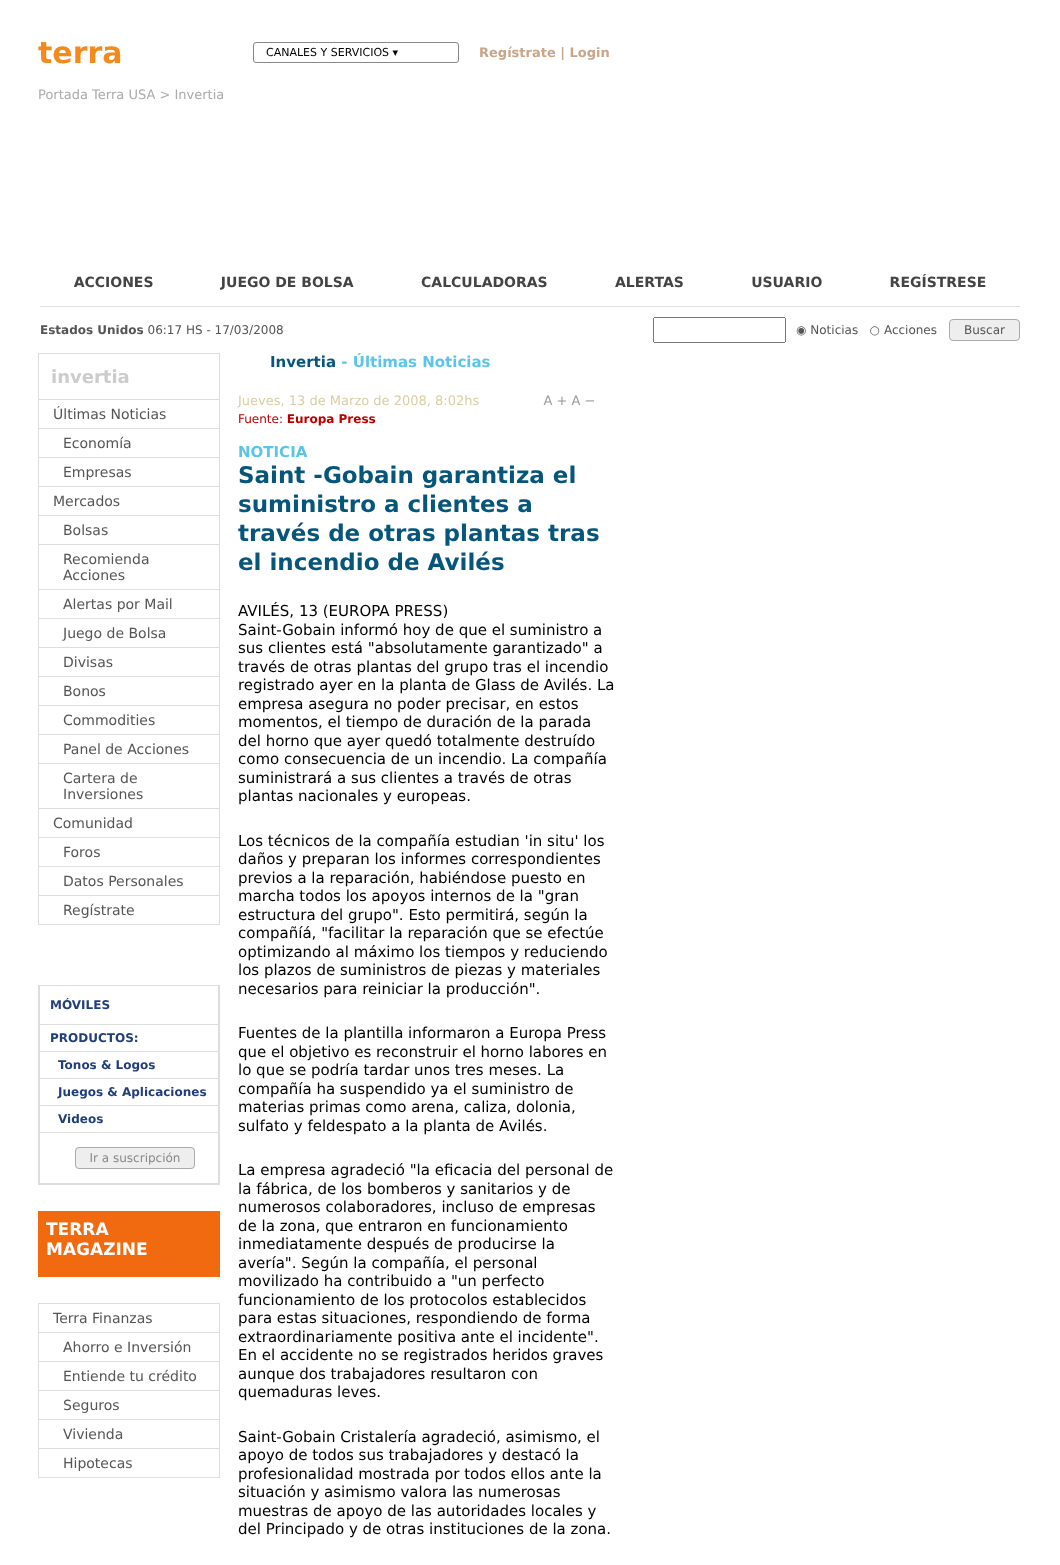terra
CANALES Y SERVICIOS ▾
Regístrate | Login
Portada Terra USA > Invertia
ACCIONES JUEGO DE BOLSA CALCULADORAS ALERTAS USUARIO REGÍSTRESE
Estados Unidos 06:17 HS - 17/03/2008 ◉ Noticias ○ Acciones Buscar
invertia
Últimas Noticias
Economía
Empresas
Mercados
Bolsas
Recomienda Acciones
Alertas por Mail
Juego de Bolsa
Divisas
Bonos
Commodities
Panel de Acciones
Cartera de Inversiones
Comunidad
Foros
Datos Personales
Regístrate
MÓVILES
PRODUCTOS:
Tonos & Logos
Juegos & Aplicaciones
Videos
Ir a suscripción
TERRA
MAGAZINE
Terra Finanzas
Ahorro e Inversión
Entiende tu crédito
Seguros
Vivienda
Hipotecas
Invertia - Últimas Noticias
Jueves, 13 de Marzo de 2008, 8:02hs A + A −
Fuente: Europa Press
NOTICIA
Saint -Gobain garantiza el suministro a clientes a través de otras plantas tras el incendio de Avilés
AVILÉS, 13 (EUROPA PRESS)
Saint-Gobain informó hoy de que el suministro a sus clientes está "absolutamente garantizado" a través de otras plantas del grupo tras el incendio registrado ayer en la planta de Glass de Avilés. La empresa asegura no poder precisar, en estos momentos, el tiempo de duración de la parada del horno que ayer quedó totalmente destruído como consecuencia de un incendio. La compañía suministrará a sus clientes a través de otras plantas nacionales y europeas.
Los técnicos de la compañía estudian 'in situ' los daños y preparan los informes correspondientes previos a la reparación, habiéndose puesto en marcha todos los apoyos internos de la "gran estructura del grupo". Esto permitirá, según la compañíá, "facilitar la reparación que se efectúe optimizando al máximo los tiempos y reduciendo los plazos de suministros de piezas y materiales necesarios para reiniciar la producción".
Fuentes de la plantilla informaron a Europa Press que el objetivo es reconstruir el horno labores en lo que se podría tardar unos tres meses. La compañía ha suspendido ya el suministro de materias primas como arena, caliza, dolonia, sulfato y feldespato a la planta de Avilés.
La empresa agradeció "la eficacia del personal de la fábrica, de los bomberos y sanitarios y de numerosos colaboradores, incluso de empresas de la zona, que entraron en funcionamiento inmediatamente después de producirse la avería". Según la compañía, el personal movilizado ha contribuido a "un perfecto funcionamiento de los protocolos establecidos para estas situaciones, respondiendo de forma extraordinariamente positiva ante el incidente". En el accidente no se registrados heridos graves aunque dos trabajadores resultaron con quemaduras leves.
Saint-Gobain Cristalería agradeció, asimismo, el apoyo de todos sus trabajadores y destacó la profesionalidad mostrada por todos ellos ante la situación y asimismo valora las numerosas muestras de apoyo de las autoridades locales y del Principado y de otras instituciones de la zona.